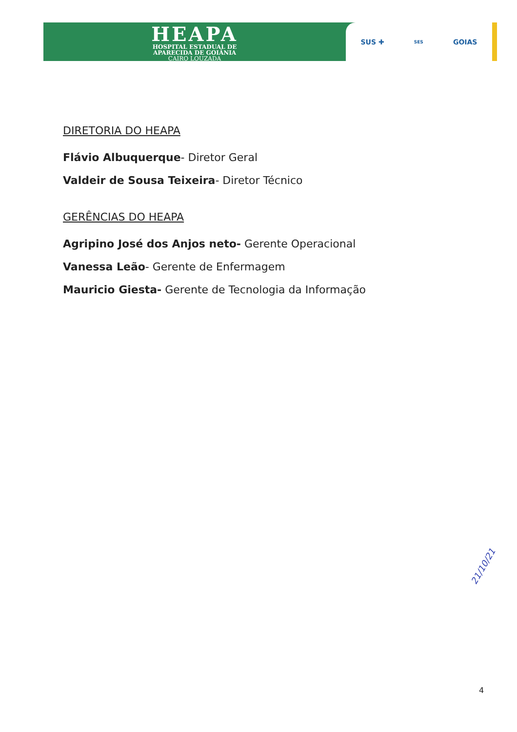HEAPA
HOSPITAL ESTADUAL DE
APARECIDA DE GOIÂNIA
CAIRO LOUZADA
SUS ✚ SES GOIAS
DIRETORIA DO HEAPA
Flávio Albuquerque- Diretor Geral
Valdeir de Sousa Teixeira- Diretor Técnico
GERÊNCIAS DO HEAPA
Agripino José dos Anjos neto- Gerente Operacional
Vanessa Leão- Gerente de Enfermagem
Mauricio Giesta- Gerente de Tecnologia da Informação
21/10/21
4